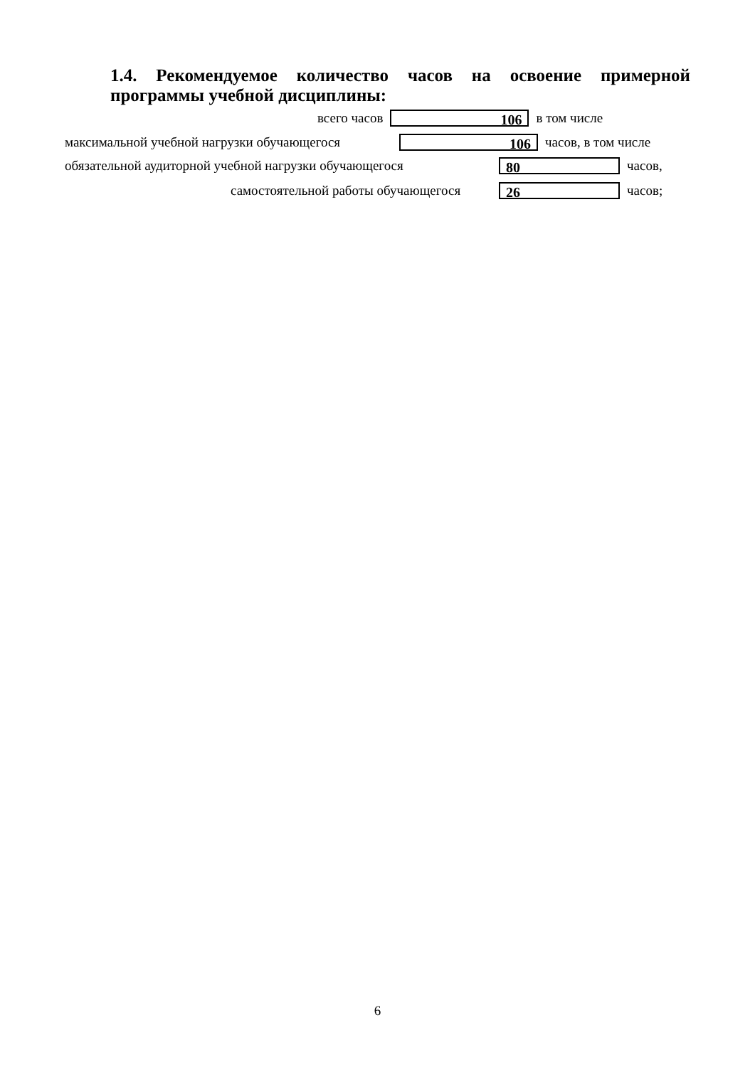1.4. Рекомендуемое количество часов на освоение примерной программы учебной дисциплины:
всего часов
106
в том числе
максимальной учебной нагрузки обучающегося
106
часов, в том числе
обязательной аудиторной учебной нагрузки обучающегося
80
часов,
самостоятельной работы обучающегося
26
часов;
6